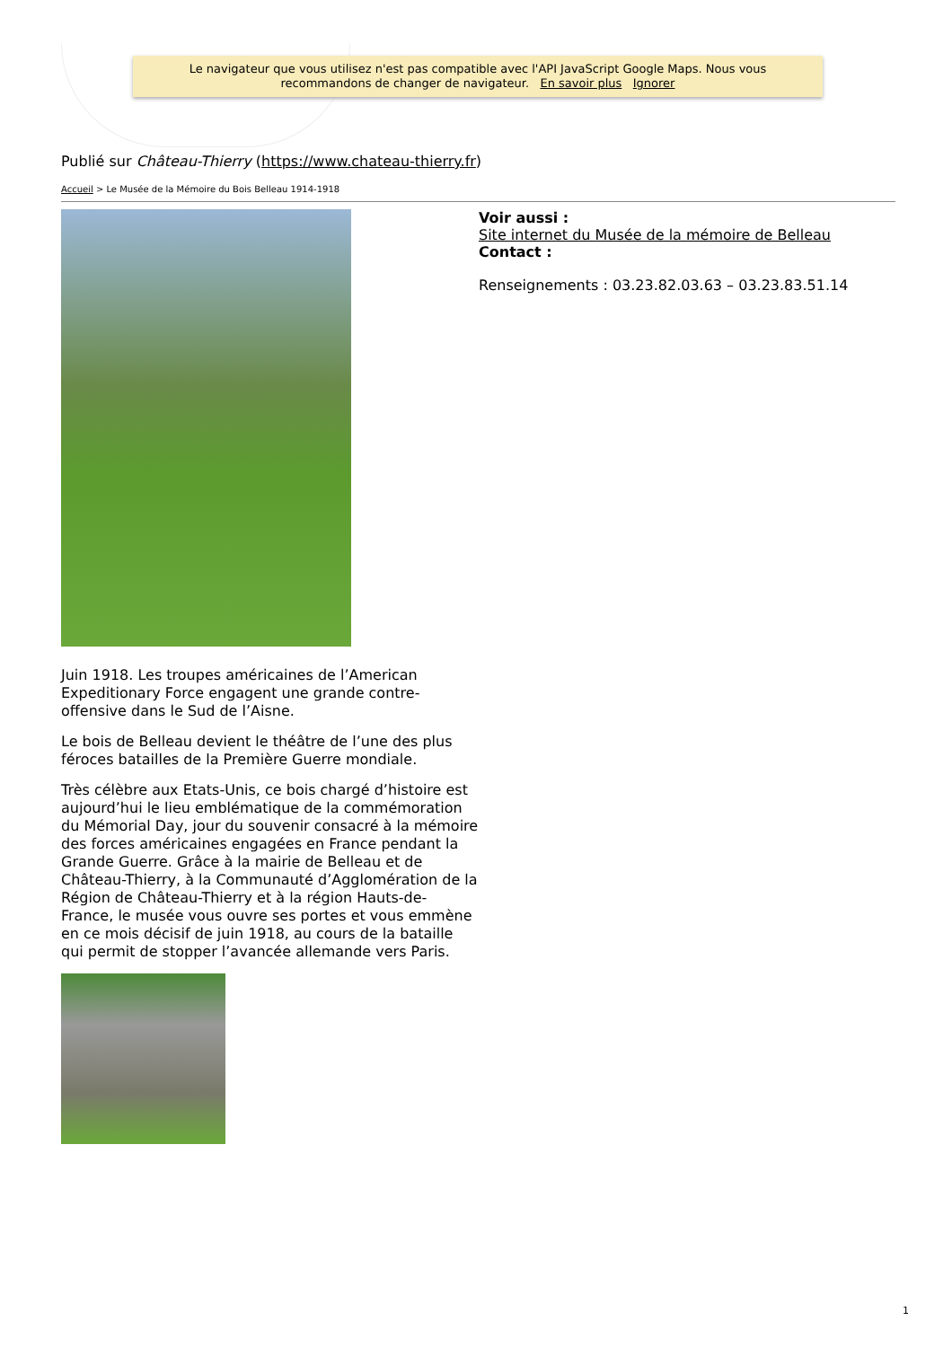Le navigateur que vous utilisez n'est pas compatible avec l'API JavaScript Google Maps. Nous vous
recommandons de changer de navigateur. En savoir plus Ignorer
Publié sur Château-Thierry (https://www.chateau-thierry.fr)
Accueil > Le Musée de la Mémoire du Bois Belleau 1914-1918
Juin 1918. Les troupes américaines de l’American Expeditionary Force engagent une grande contre-offensive dans le Sud de l’Aisne.
Le bois de Belleau devient le théâtre de l’une des plus féroces batailles de la Première Guerre mondiale.
Très célèbre aux Etats-Unis, ce bois chargé d’histoire est aujourd’hui le lieu emblématique de la commémoration du Mémorial Day, jour du souvenir consacré à la mémoire des forces américaines engagées en France pendant la Grande Guerre. Grâce à la mairie de Belleau et de Château-Thierry, à la Communauté d’Agglomération de la Région de Château-Thierry et à la région Hauts-de-France, le musée vous ouvre ses portes et vous emmène en ce mois décisif de juin 1918, au cours de la bataille qui permit de stopper l’avancée allemande vers Paris.
Voir aussi :
Site internet du Musée de la mémoire de Belleau
Contact :
Renseignements : 03.23.82.03.63 – 03.23.83.51.14
1